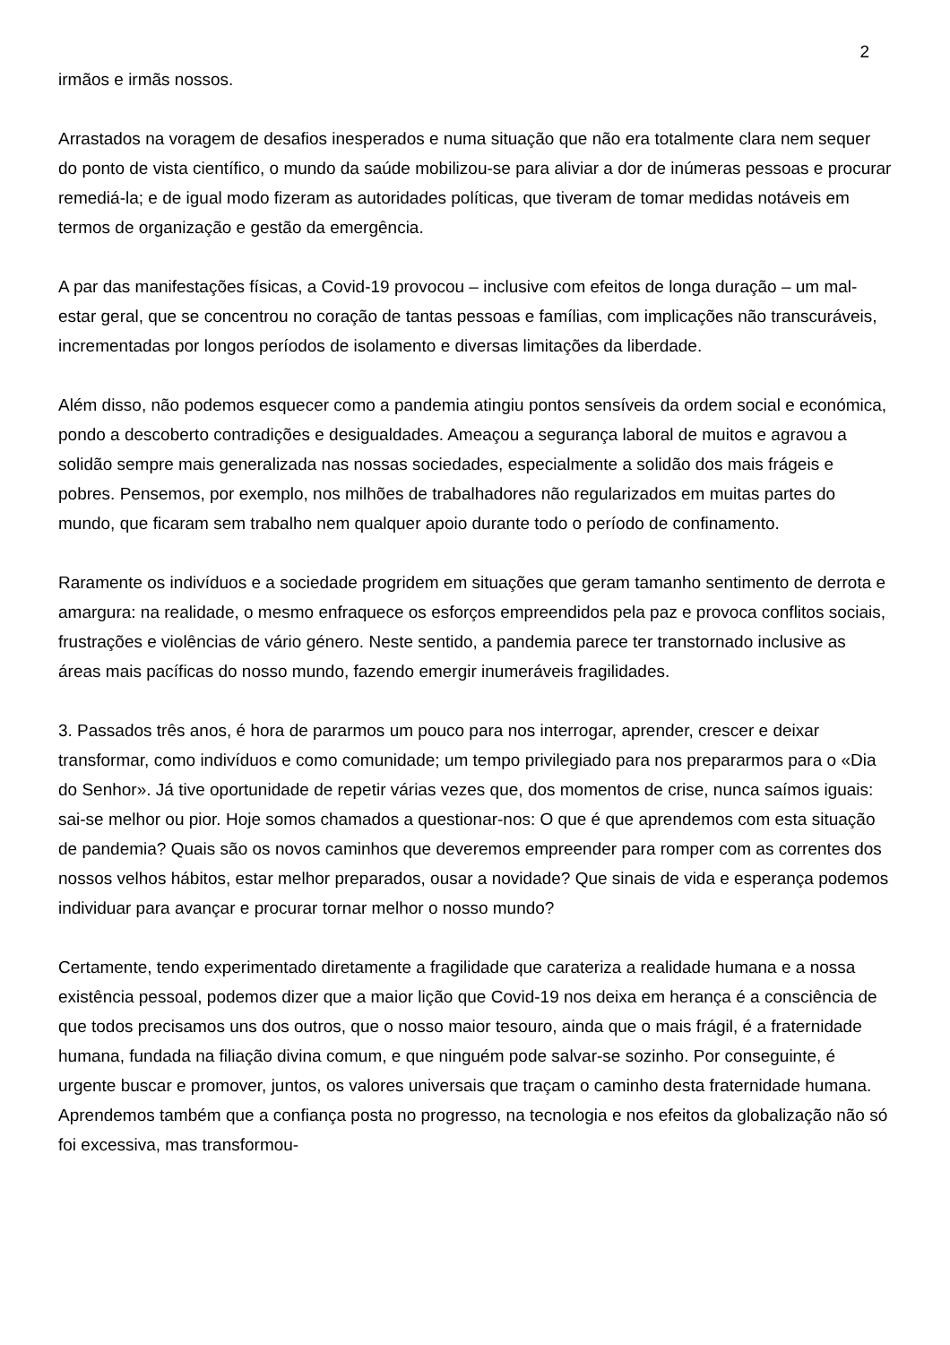2
irmãos e irmãs nossos.
Arrastados na voragem de desafios inesperados e numa situação que não era totalmente clara nem sequer do ponto de vista científico, o mundo da saúde mobilizou-se para aliviar a dor de inúmeras pessoas e procurar remediá-la; e de igual modo fizeram as autoridades políticas, que tiveram de tomar medidas notáveis em termos de organização e gestão da emergência.
A par das manifestações físicas, a Covid-19 provocou – inclusive com efeitos de longa duração – um mal-estar geral, que se concentrou no coração de tantas pessoas e famílias, com implicações não transcuráveis, incrementadas por longos períodos de isolamento e diversas limitações da liberdade.
Além disso, não podemos esquecer como a pandemia atingiu pontos sensíveis da ordem social e económica, pondo a descoberto contradições e desigualdades. Ameaçou a segurança laboral de muitos e agravou a solidão sempre mais generalizada nas nossas sociedades, especialmente a solidão dos mais frágeis e pobres. Pensemos, por exemplo, nos milhões de trabalhadores não regularizados em muitas partes do mundo, que ficaram sem trabalho nem qualquer apoio durante todo o período de confinamento.
Raramente os indivíduos e a sociedade progridem em situações que geram tamanho sentimento de derrota e amargura: na realidade, o mesmo enfraquece os esforços empreendidos pela paz e provoca conflitos sociais, frustrações e violências de vário género. Neste sentido, a pandemia parece ter transtornado inclusive as áreas mais pacíficas do nosso mundo, fazendo emergir inumeráveis fragilidades.
3. Passados três anos, é hora de pararmos um pouco para nos interrogar, aprender, crescer e deixar transformar, como indivíduos e como comunidade; um tempo privilegiado para nos prepararmos para o «Dia do Senhor». Já tive oportunidade de repetir várias vezes que, dos momentos de crise, nunca saímos iguais: sai-se melhor ou pior. Hoje somos chamados a questionar-nos: O que é que aprendemos com esta situação de pandemia? Quais são os novos caminhos que deveremos empreender para romper com as correntes dos nossos velhos hábitos, estar melhor preparados, ousar a novidade? Que sinais de vida e esperança podemos individuar para avançar e procurar tornar melhor o nosso mundo?
Certamente, tendo experimentado diretamente a fragilidade que carateriza a realidade humana e a nossa existência pessoal, podemos dizer que a maior lição que Covid-19 nos deixa em herança é a consciência de que todos precisamos uns dos outros, que o nosso maior tesouro, ainda que o mais frágil, é a fraternidade humana, fundada na filiação divina comum, e que ninguém pode salvar-se sozinho. Por conseguinte, é urgente buscar e promover, juntos, os valores universais que traçam o caminho desta fraternidade humana. Aprendemos também que a confiança posta no progresso, na tecnologia e nos efeitos da globalização não só foi excessiva, mas transformou-